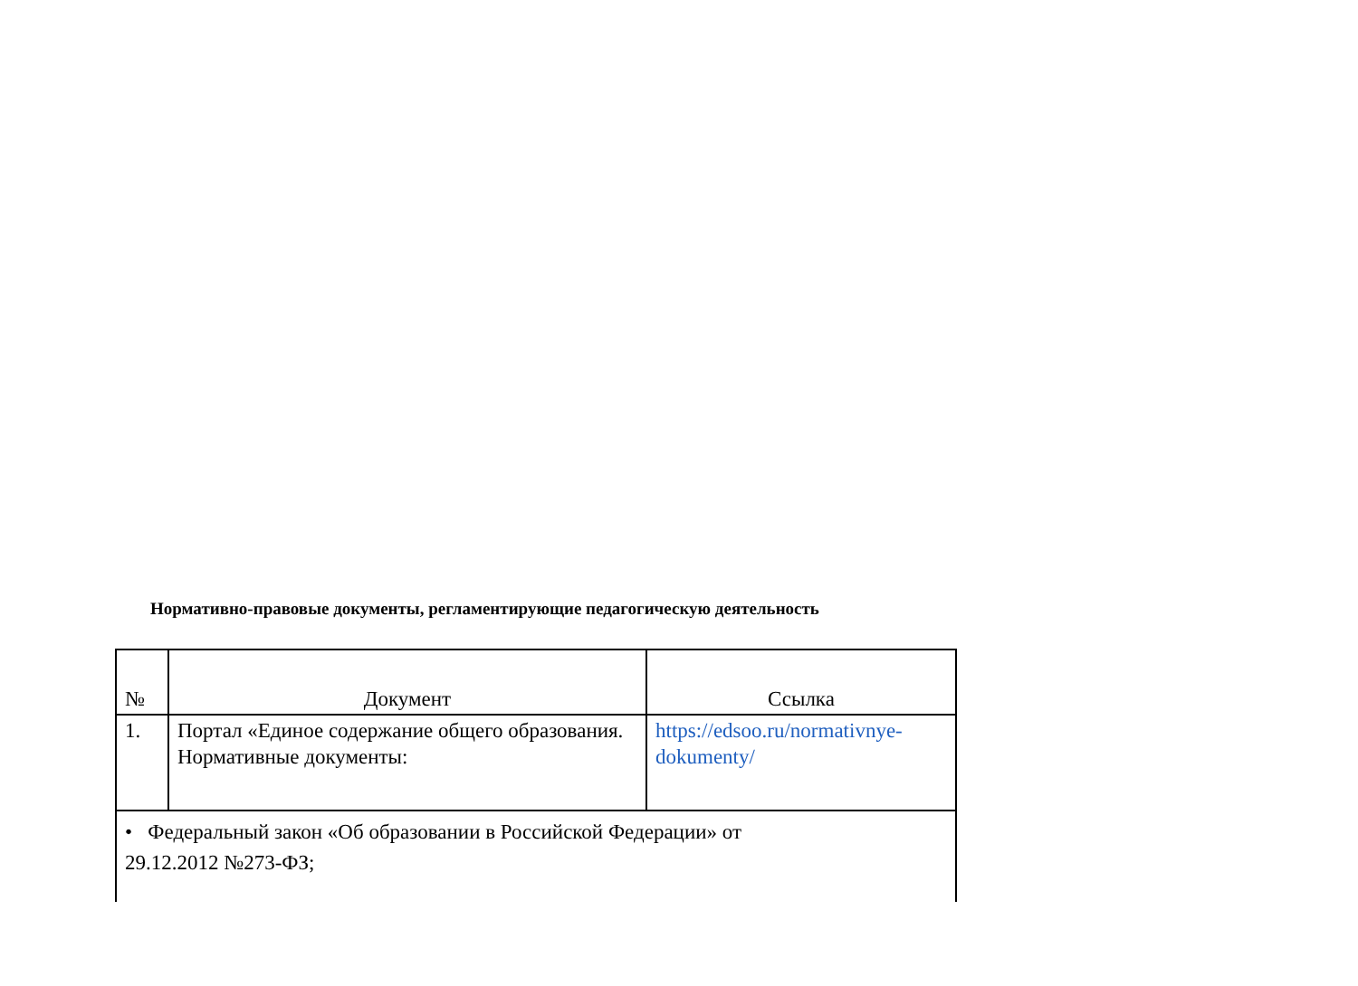Нормативно-правовые документы, регламентирующие педагогическую деятельность
| № | Документ | Ссылка |
| --- | --- | --- |
| 1. | Портал «Единое содержание общего образования. Нормативные документы: | https://edsoo.ru/normativnye-dokumenty/ |
| • Федеральный закон «Об образовании в Российской Федерации» от 29.12.2012 №273-ФЗ; | | |